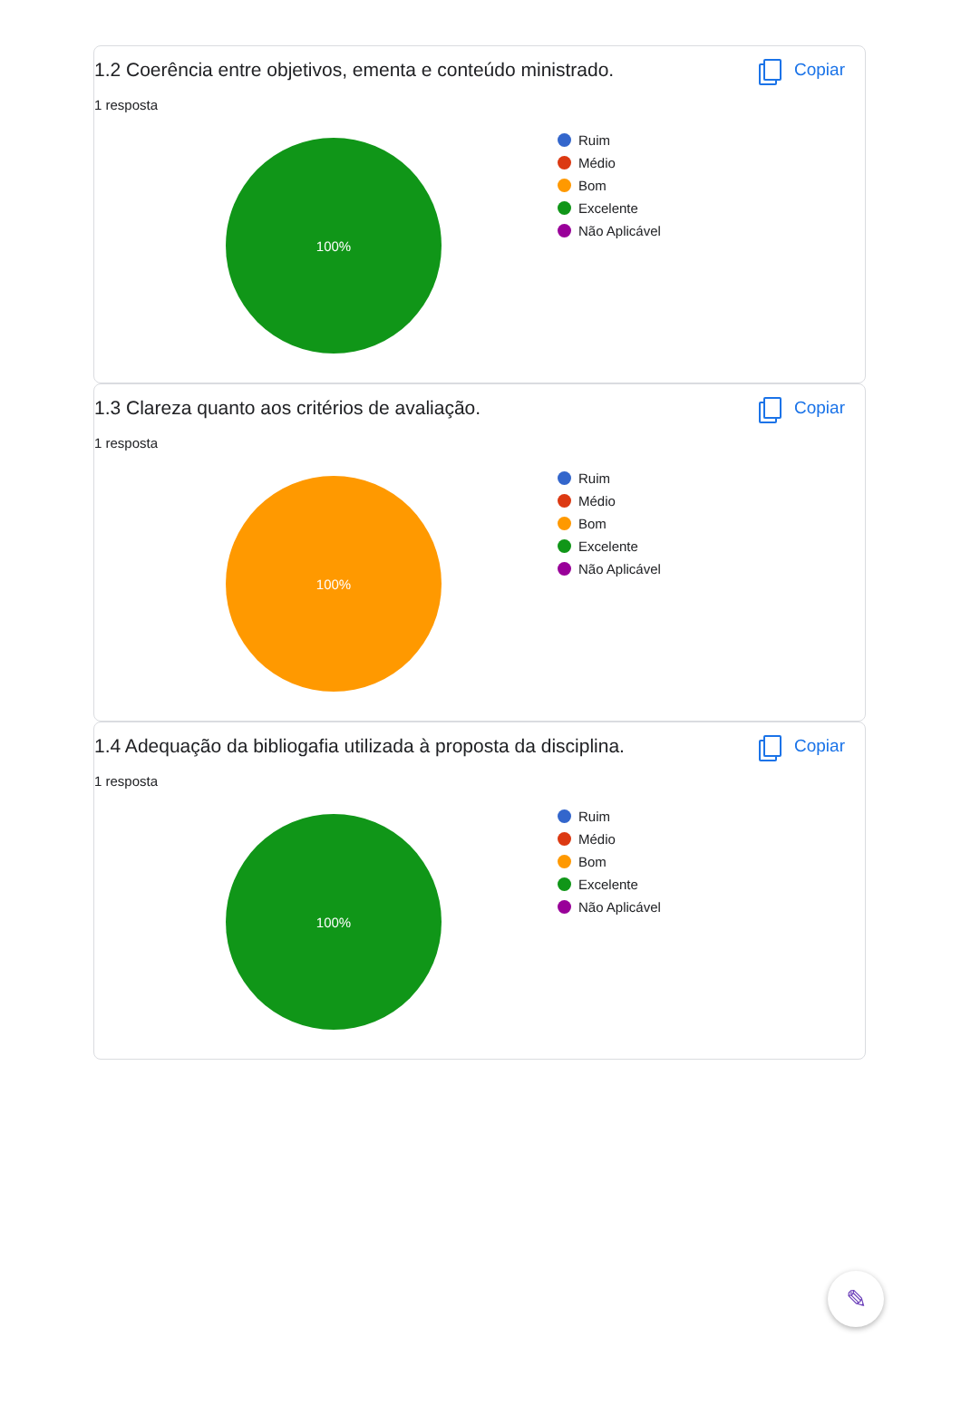1.2 Coerência entre objetivos, ementa e conteúdo ministrado.
Copiar
1 resposta
100%
Ruim
Médio
Bom
Excelente
Não Aplicável
1.3 Clareza quanto aos critérios de avaliação.
Copiar
1 resposta
100%
Ruim
Médio
Bom
Excelente
Não Aplicável
1.4 Adequação da bibliogafia utilizada à proposta da disciplina.
Copiar
1 resposta
100%
Ruim
Médio
Bom
Excelente
Não Aplicável
✎